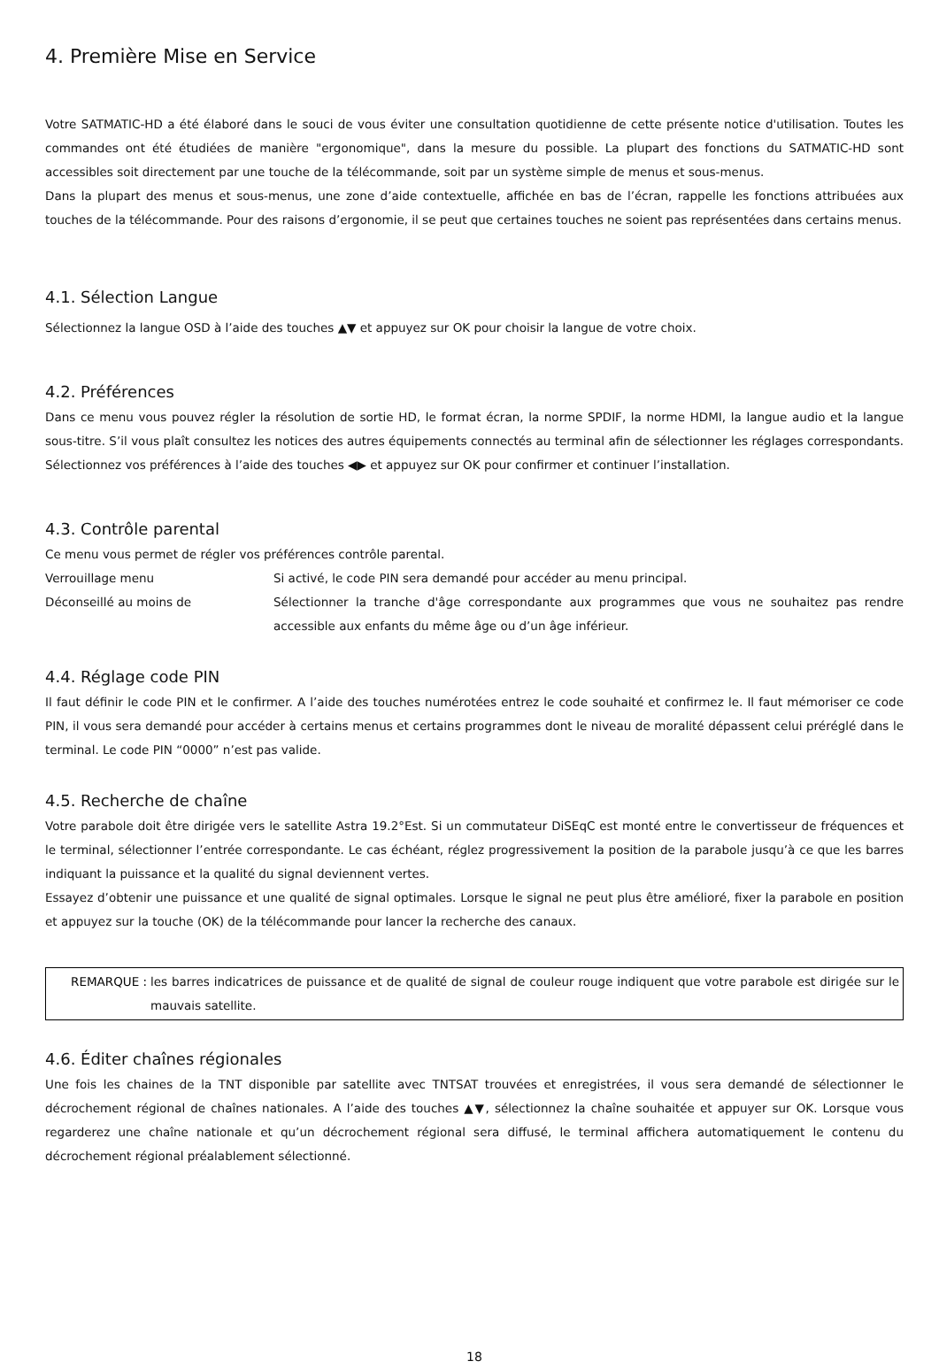4. Première Mise en Service
Votre SATMATIC-HD a été élaboré dans le souci de vous éviter une consultation quotidienne de cette présente notice d'utilisation. Toutes les commandes ont été étudiées de manière "ergonomique", dans la mesure du possible. La plupart des fonctions du SATMATIC-HD sont accessibles soit directement par une touche de la télécommande, soit par un système simple de menus et sous-menus.
Dans la plupart des menus et sous-menus, une zone d’aide contextuelle, affichée en bas de l’écran, rappelle les fonctions attribuées aux touches de la télécommande. Pour des raisons d’ergonomie, il se peut que certaines touches ne soient pas représentées dans certains menus.
4.1. Sélection Langue
Sélectionnez la langue OSD à l’aide des touches ▲▼ et appuyez sur OK pour choisir la langue de votre choix.
4.2. Préférences
Dans ce menu vous pouvez régler la résolution de sortie HD, le format écran, la norme SPDIF, la norme HDMI, la langue audio et la langue sous-titre. S’il vous plaît consultez les notices des autres équipements connectés au terminal afin de sélectionner les réglages correspondants. Sélectionnez vos préférences à l’aide des touches ◀▶ et appuyez sur OK pour confirmer et continuer l’installation.
4.3. Contrôle parental
Ce menu vous permet de régler vos préférences contrôle parental.
Verrouillage menu Si activé, le code PIN sera demandé pour accéder au menu principal.
Déconseillé au moins de Sélectionner la tranche d'âge correspondante aux programmes que vous ne souhaitez pas rendre accessible aux enfants du même âge ou d’un âge inférieur.
4.4. Réglage code PIN
Il faut définir le code PIN et le confirmer. A l’aide des touches numérotées entrez le code souhaité et confirmez le. Il faut mémoriser ce code PIN, il vous sera demandé pour accéder à certains menus et certains programmes dont le niveau de moralité dépassent celui préréglé dans le terminal. Le code PIN “0000” n’est pas valide.
4.5. Recherche de chaîne
Votre parabole doit être dirigée vers le satellite Astra 19.2°Est. Si un commutateur DiSEqC est monté entre le convertisseur de fréquences et le terminal, sélectionner l’entrée correspondante. Le cas échéant, réglez progressivement la position de la parabole jusqu’à ce que les barres indiquant la puissance et la qualité du signal deviennent vertes.
Essayez d’obtenir une puissance et une qualité de signal optimales. Lorsque le signal ne peut plus être amélioré, fixer la parabole en position et appuyez sur la touche (OK) de la télécommande pour lancer la recherche des canaux.
REMARQUE : les barres indicatrices de puissance et de qualité de signal de couleur rouge indiquent que votre parabole est dirigée sur le mauvais satellite.
4.6. Éditer chaînes régionales
Une fois les chaines de la TNT disponible par satellite avec TNTSAT trouvées et enregistrées, il vous sera demandé de sélectionner le décrochement régional de chaînes nationales. A l’aide des touches ▲▼, sélectionnez la chaîne souhaitée et appuyer sur OK. Lorsque vous regarderez une chaîne nationale et qu’un décrochement régional sera diffusé, le terminal affichera automatiquement le contenu du décrochement régional préalablement sélectionné.
18